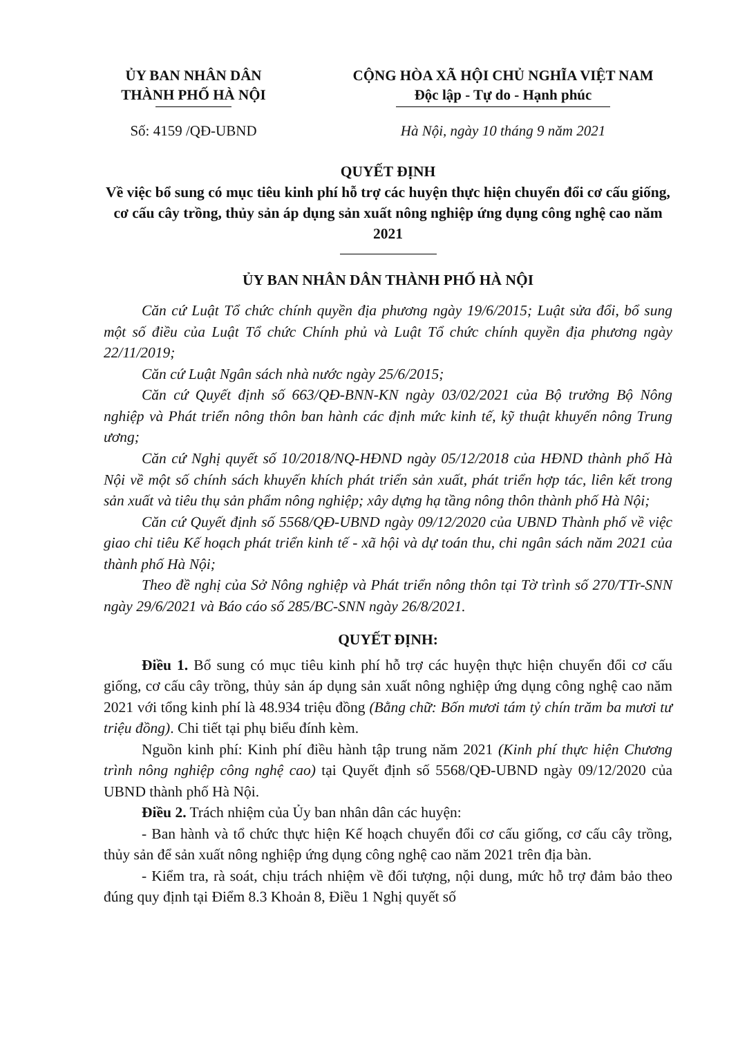ỦY BAN NHÂN DÂN
THÀNH PHỐ HÀ NỘI
CỘNG HÒA XÃ HỘI CHỦ NGHĨA VIỆT NAM
Độc lập - Tự do - Hạnh phúc
Số: 4159 /QĐ-UBND Hà Nội, ngày 10 tháng 9 năm 2021
QUYẾT ĐỊNH
Về việc bổ sung có mục tiêu kinh phí hỗ trợ các huyện thực hiện chuyển đổi cơ cấu giống, cơ cấu cây trồng, thủy sản áp dụng sản xuất nông nghiệp ứng dụng công nghệ cao năm 2021
ỦY BAN NHÂN DÂN THÀNH PHỐ HÀ NỘI
Căn cứ Luật Tổ chức chính quyền địa phương ngày 19/6/2015; Luật sửa đổi, bổ sung một số điều của Luật Tổ chức Chính phủ và Luật Tổ chức chính quyền địa phương ngày 22/11/2019;
Căn cứ Luật Ngân sách nhà nước ngày 25/6/2015;
Căn cứ Quyết định số 663/QĐ-BNN-KN ngày 03/02/2021 của Bộ trưởng Bộ Nông nghiệp và Phát triển nông thôn ban hành các định mức kinh tế, kỹ thuật khuyến nông Trung ương;
Căn cứ Nghị quyết số 10/2018/NQ-HĐND ngày 05/12/2018 của HĐND thành phố Hà Nội về một số chính sách khuyến khích phát triển sản xuất, phát triển hợp tác, liên kết trong sản xuất và tiêu thụ sản phẩm nông nghiệp; xây dựng hạ tầng nông thôn thành phố Hà Nội;
Căn cứ Quyết định số 5568/QĐ-UBND ngày 09/12/2020 của UBND Thành phố về việc giao chỉ tiêu Kế hoạch phát triển kinh tế - xã hội và dự toán thu, chi ngân sách năm 2021 của thành phố Hà Nội;
Theo đề nghị của Sở Nông nghiệp và Phát triển nông thôn tại Tờ trình số 270/TTr-SNN ngày 29/6/2021 và Báo cáo số 285/BC-SNN ngày 26/8/2021.
QUYẾT ĐỊNH:
Điều 1. Bổ sung có mục tiêu kinh phí hỗ trợ các huyện thực hiện chuyển đổi cơ cấu giống, cơ cấu cây trồng, thủy sản áp dụng sản xuất nông nghiệp ứng dụng công nghệ cao năm 2021 với tổng kinh phí là 48.934 triệu đồng (Bằng chữ: Bốn mươi tám tỷ chín trăm ba mươi tư triệu đồng). Chi tiết tại phụ biểu đính kèm.
Nguồn kinh phí: Kinh phí điều hành tập trung năm 2021 (Kinh phí thực hiện Chương trình nông nghiệp công nghệ cao) tại Quyết định số 5568/QĐ-UBND ngày 09/12/2020 của UBND thành phố Hà Nội.
Điều 2. Trách nhiệm của Ủy ban nhân dân các huyện:
- Ban hành và tổ chức thực hiện Kế hoạch chuyển đổi cơ cấu giống, cơ cấu cây trồng, thủy sản để sản xuất nông nghiệp ứng dụng công nghệ cao năm 2021 trên địa bàn.
- Kiểm tra, rà soát, chịu trách nhiệm về đối tượng, nội dung, mức hỗ trợ đảm bảo theo đúng quy định tại Điểm 8.3 Khoản 8, Điều 1 Nghị quyết số